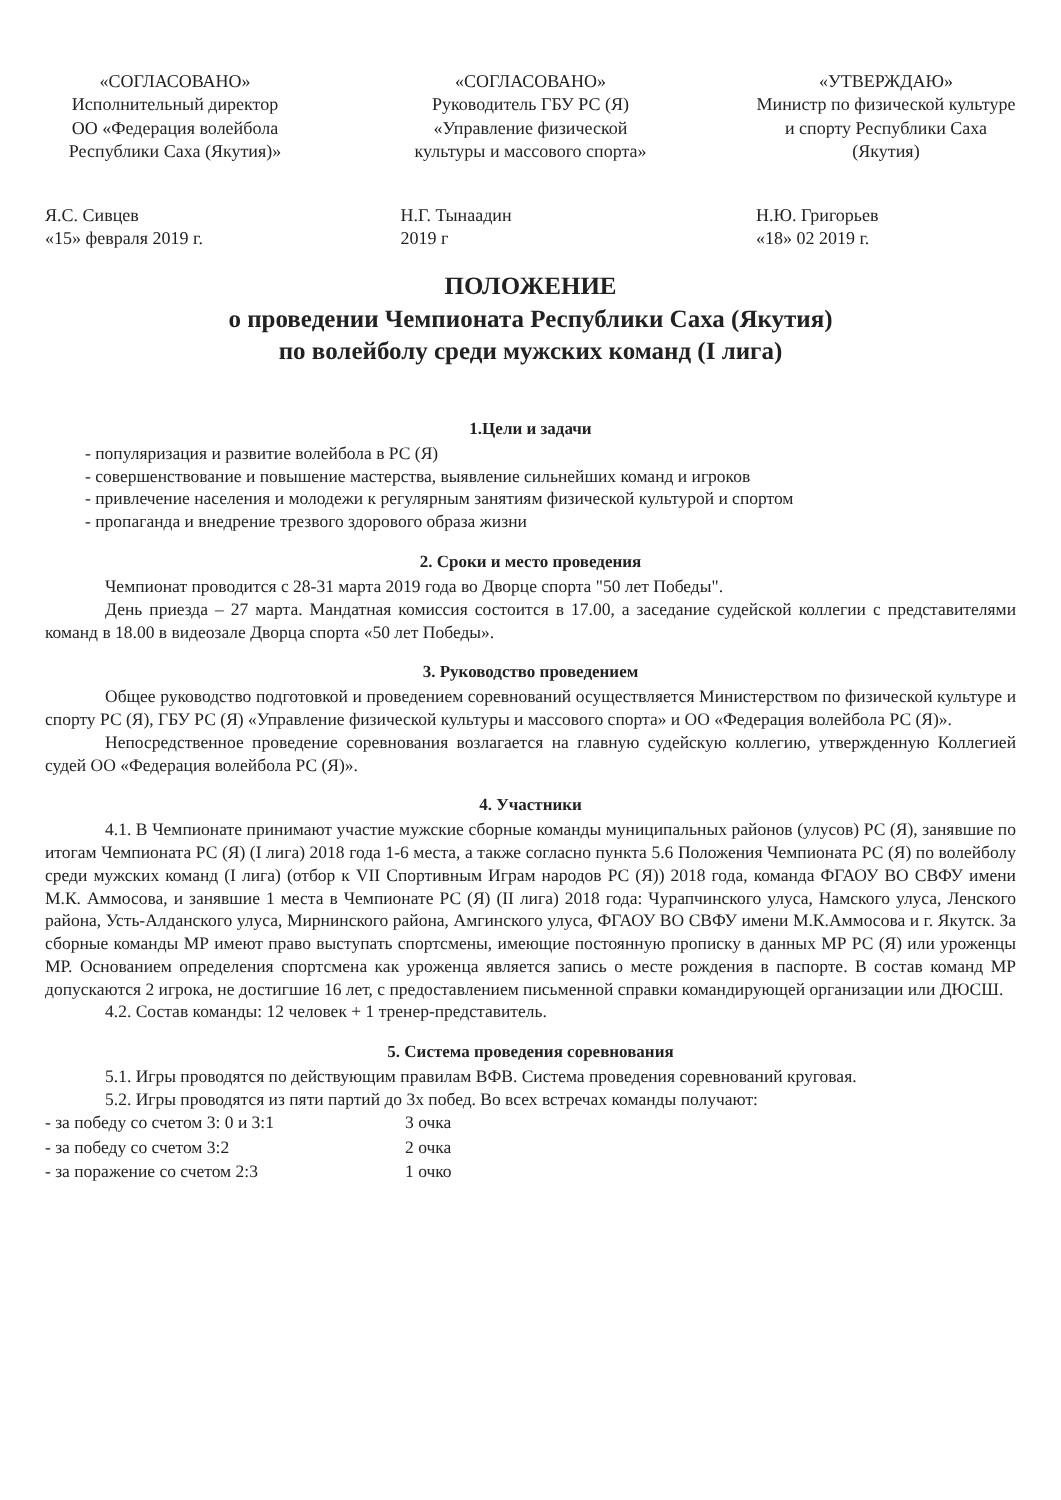«СОГЛАСОВАНО»
Исполнительный директор
ОО «Федерация волейбола Республики Саха (Якутия)»
Я.С. Сивцев
«15» февраля 2019 г.
«СОГЛАСОВАНО»
Руководитель ГБУ РС (Я) «Управление физической культуры и массового спорта»
Н.Г. Тынаадин
2019 г
«УТВЕРЖДАЮ»
Министр по физической культуре и спорту Республики Саха (Якутия)
Н.Ю. Григорьев
«18» 02 2019 г.
ПОЛОЖЕНИЕ
о проведении Чемпионата Республики Саха (Якутия)
по волейболу среди мужских команд (I лига)
1.Цели и задачи
- популяризация и развитие волейбола в РС (Я)
- совершенствование и повышение мастерства, выявление сильнейших команд и игроков
- привлечение населения и молодежи к регулярным занятиям физической культурой и спортом
- пропаганда и внедрение трезвого здорового образа жизни
2. Сроки и место проведения
Чемпионат проводится с 28-31 марта 2019 года во Дворце спорта "50 лет Победы".
День приезда – 27 марта. Мандатная комиссия состоится в 17.00, а заседание судейской коллегии с представителями команд в 18.00 в видеозале Дворца спорта «50 лет Победы».
3. Руководство проведением
Общее руководство подготовкой и проведением соревнований осуществляется Министерством по физической культуре и спорту РС (Я), ГБУ РС (Я) «Управление физической культуры и массового спорта» и ОО «Федерация волейбола РС (Я)».
Непосредственное проведение соревнования возлагается на главную судейскую коллегию, утвержденную Коллегией судей ОО «Федерация волейбола РС (Я)».
4. Участники
4.1. В Чемпионате принимают участие мужские сборные команды муниципальных районов (улусов) РС (Я), занявшие по итогам Чемпионата РС (Я) (I лига) 2018 года 1-6 места, а также согласно пункта 5.6 Положения Чемпионата РС (Я) по волейболу среди мужских команд (I лига) (отбор к VII Спортивным Играм народов РС (Я)) 2018 года, команда ФГАОУ ВО СВФУ имени М.К. Аммосова, и занявшие 1 места в Чемпионате РС (Я) (II лига) 2018 года: Чурапчинского улуса, Намского улуса, Ленского района, Усть-Алданского улуса, Мирнинского района, Амгинского улуса, ФГАОУ ВО СВФУ имени М.К.Аммосова и г. Якутск. За сборные команды МР имеют право выступать спортсмены, имеющие постоянную прописку в данных МР РС (Я) или уроженцы МР. Основанием определения спортсмена как уроженца является запись о месте рождения в паспорте. В состав команд МР допускаются 2 игрока, не достигшие 16 лет, с предоставлением письменной справки командирующей организации или ДЮСШ.
4.2. Состав команды: 12 человек + 1 тренер-представитель.
5. Система проведения соревнования
5.1. Игры проводятся по действующим правилам ВФВ. Система проведения соревнований круговая.
5.2. Игры проводятся из пяти партий до 3х побед. Во всех встречах команды получают:
| - за победу со счетом 3: 0 и 3:1 | 3 очка |
| - за победу со счетом 3:2 | 2 очка |
| - за поражение со счетом 2:3 | 1 очко |